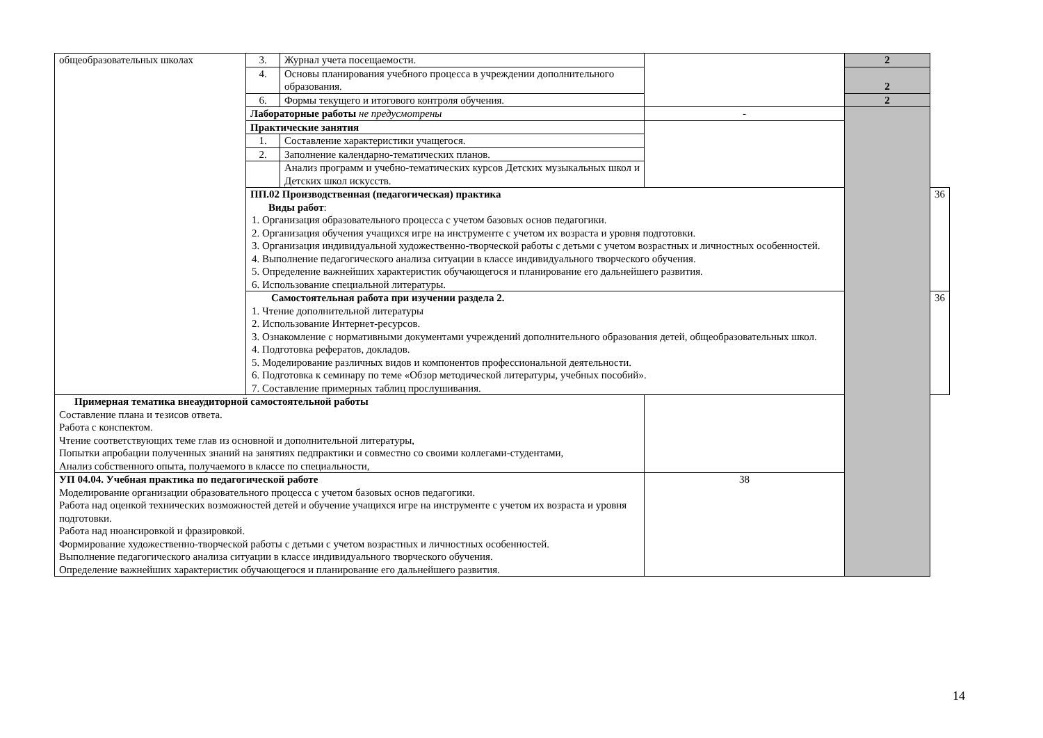| общеобразовательных школах | 3. | Журнал учета посещаемости. | | 2 | |
| | 4. | Основы планирования учебного процесса в учреждении дополнительного образования. | | 2 | |
| | 6. | Формы текущего и итогового контроля обучения. | | 2 | |
| | Лабораторные работы не предусмотрены | | - | | |
| | Практические занятия | | | | |
| | 1. | Составление характеристики учащегося. | | | |
| | 2. | Заполнение календарно-тематических планов. | | | |
| | | Анализ программ и учебно-тематических курсов Детских музыкальных школ и Детских школ искусств. | | | |
| | ПП.02 Производственная (педагогическая) практика Виды работ : 1. Организация образовательного процесса с учетом базовых основ педагогики. 2. Организация обучения учащихся игре на инструменте с учетом их возраста и уровня подготовки. 3. Организация индивидуальной художественно-творческой работы с детьми с учетом возрастных и личностных особенностей. 4. Выполнение педагогического анализа ситуации в классе индивидуального творческого обучения. 5. Определение важнейших характеристик обучающегося и планирование его дальнейшего развития. 6. Использование специальной литературы. | | | | 36 |
| | Самостоятельная работа при изучении раздела 2. 1. Чтение дополнительной литературы 2. Использование Интернет-ресурсов. 3. Ознакомление с нормативными документами учреждений дополнительного образования детей, общеобразовательных школ. 4. Подготовка рефератов, докладов. 5. Моделирование различных видов и компонентов профессиональной деятельности. 6. Подготовка к семинару по теме «Обзор методической литературы, учебных пособий». 7. Составление примерных таблиц прослушивания. | | | | 36 |
| Примерная тематика внеаудиторной самостоятельной работы Составление плана и тезисов ответа. Работа с конспектом. Чтение соответствующих теме глав из основной и дополнительной литературы, Попытки апробации полученных знаний на занятиях педпрактики и совместно со своими коллегами-студентами, Анализ собственного опыта, получаемого в классе по специальности, | | | | | |
| УП 04.04. Учебная практика по педагогической работе Моделирование организации образовательного процесса с учетом базовых основ педагогики. Работа над оценкой технических возможностей детей и обучение учащихся игре на инструменте с учетом их возраста и уровня подготовки. Работа над нюансировкой и фразировкой. Формирование художественно-творческой работы с детьми с учетом возрастных и личностных особенностей. Выполнение педагогического анализа ситуации в классе индивидуального творческого обучения. Определение важнейших характеристик обучающегося и планирование его дальнейшего развития. | | | 38 | | |
14